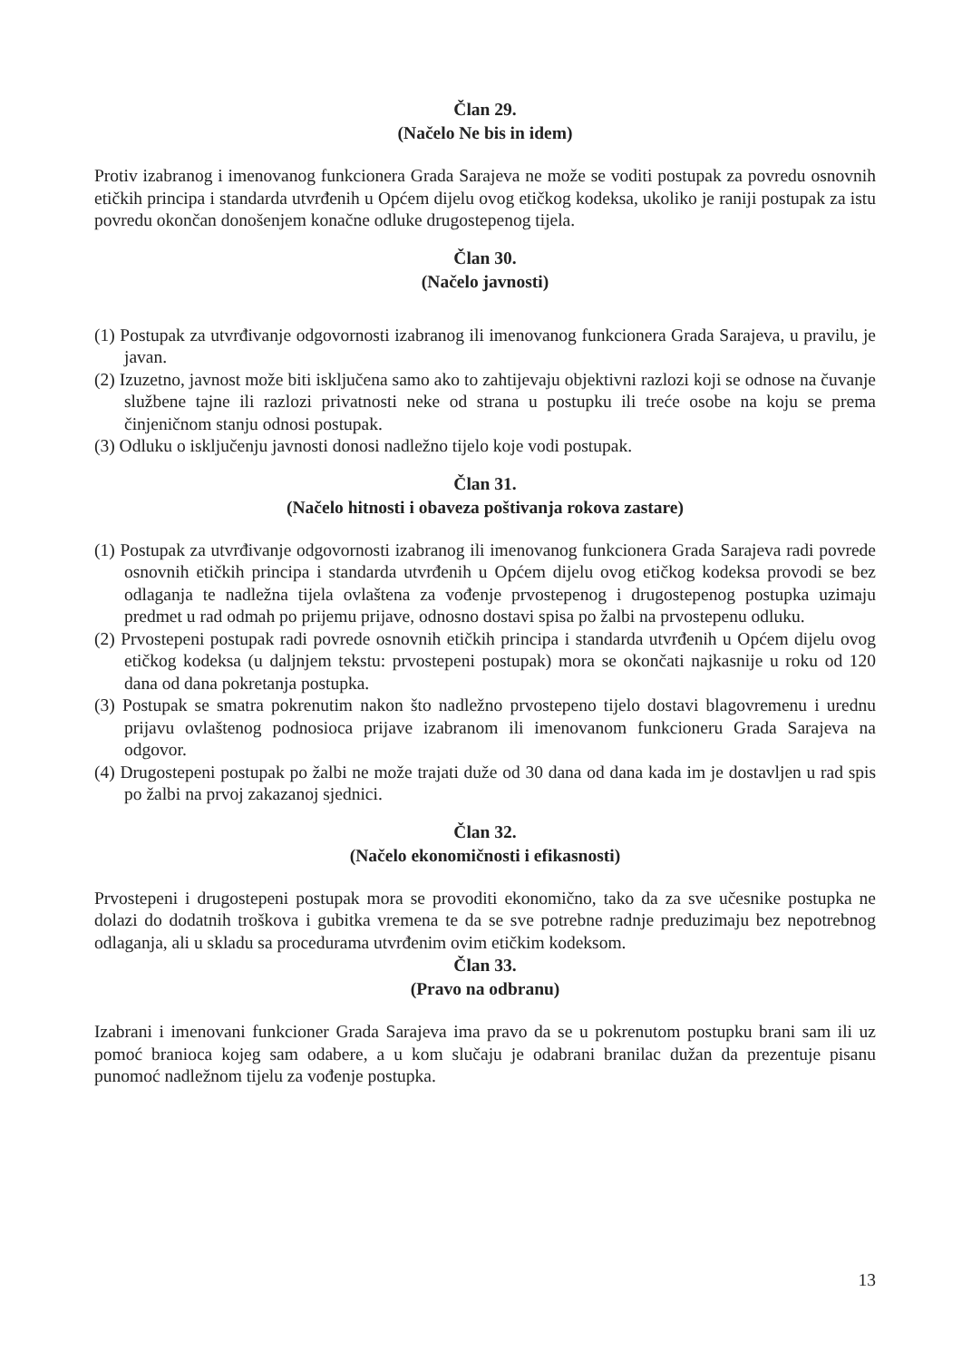Član 29.
(Načelo Ne bis in idem)
Protiv izabranog i imenovanog funkcionera Grada Sarajeva ne može se voditi postupak za povredu osnovnih etičkih principa i standarda utvrđenih u Općem dijelu ovog etičkog kodeksa, ukoliko je raniji postupak za istu povredu okončan donošenjem konačne odluke drugostepenog tijela.
Član 30.
(Načelo javnosti)
(1) Postupak za utvrđivanje odgovornosti izabranog ili imenovanog funkcionera Grada Sarajeva, u pravilu, je javan.
(2) Izuzetno, javnost može biti isključena samo ako to zahtijevaju objektivni razlozi koji se odnose na čuvanje službene tajne ili razlozi privatnosti neke od strana u postupku ili treće osobe na koju se prema činjeničnom stanju odnosi postupak.
(3) Odluku o isključenju javnosti donosi nadležno tijelo koje vodi postupak.
Član 31.
(Načelo hitnosti i obaveza poštivanja rokova zastare)
(1) Postupak za utvrđivanje odgovornosti izabranog ili imenovanog funkcionera Grada Sarajeva radi povrede osnovnih etičkih principa i standarda utvrđenih u Općem dijelu ovog etičkog kodeksa provodi se bez odlaganja te nadležna tijela ovlaštena za vođenje prvostepenog i drugostepenog postupka uzimaju predmet u rad odmah po prijemu prijave, odnosno dostavi spisa po žalbi na prvostepenu odluku.
(2) Prvostepeni postupak radi povrede osnovnih etičkih principa i standarda utvrđenih u Općem dijelu ovog etičkog kodeksa (u daljnjem tekstu: prvostepeni postupak) mora se okončati najkasnije u roku od 120 dana od dana pokretanja postupka.
(3) Postupak se smatra pokrenutim nakon što nadležno prvostepeno tijelo dostavi blagovremenu i urednu prijavu ovlaštenog podnosioca prijave izabranom ili imenovanom funkcioneru Grada Sarajeva na odgovor.
(4) Drugostepeni postupak po žalbi ne može trajati duže od 30 dana od dana kada im je dostavljen u rad spis po žalbi na prvoj zakazanoj sjednici.
Član 32.
(Načelo ekonomičnosti i efikasnosti)
Prvostepeni i drugostepeni postupak mora se provoditi ekonomično, tako da za sve učesnike postupka ne dolazi do dodatnih troškova i gubitka vremena te da se sve potrebne radnje preduzimaju bez nepotrebnog odlaganja, ali u skladu sa procedurama utvrđenim ovim etičkim kodeksom.
Član 33.
(Pravo na odbranu)
Izabrani i imenovani funkcioner Grada Sarajeva ima pravo da se u pokrenutom postupku brani sam ili uz pomoć branioca kojeg sam odabere, a u kom slučaju je odabrani branilac dužan da prezentuje pisanu punomoć nadležnom tijelu za vođenje postupka.
13